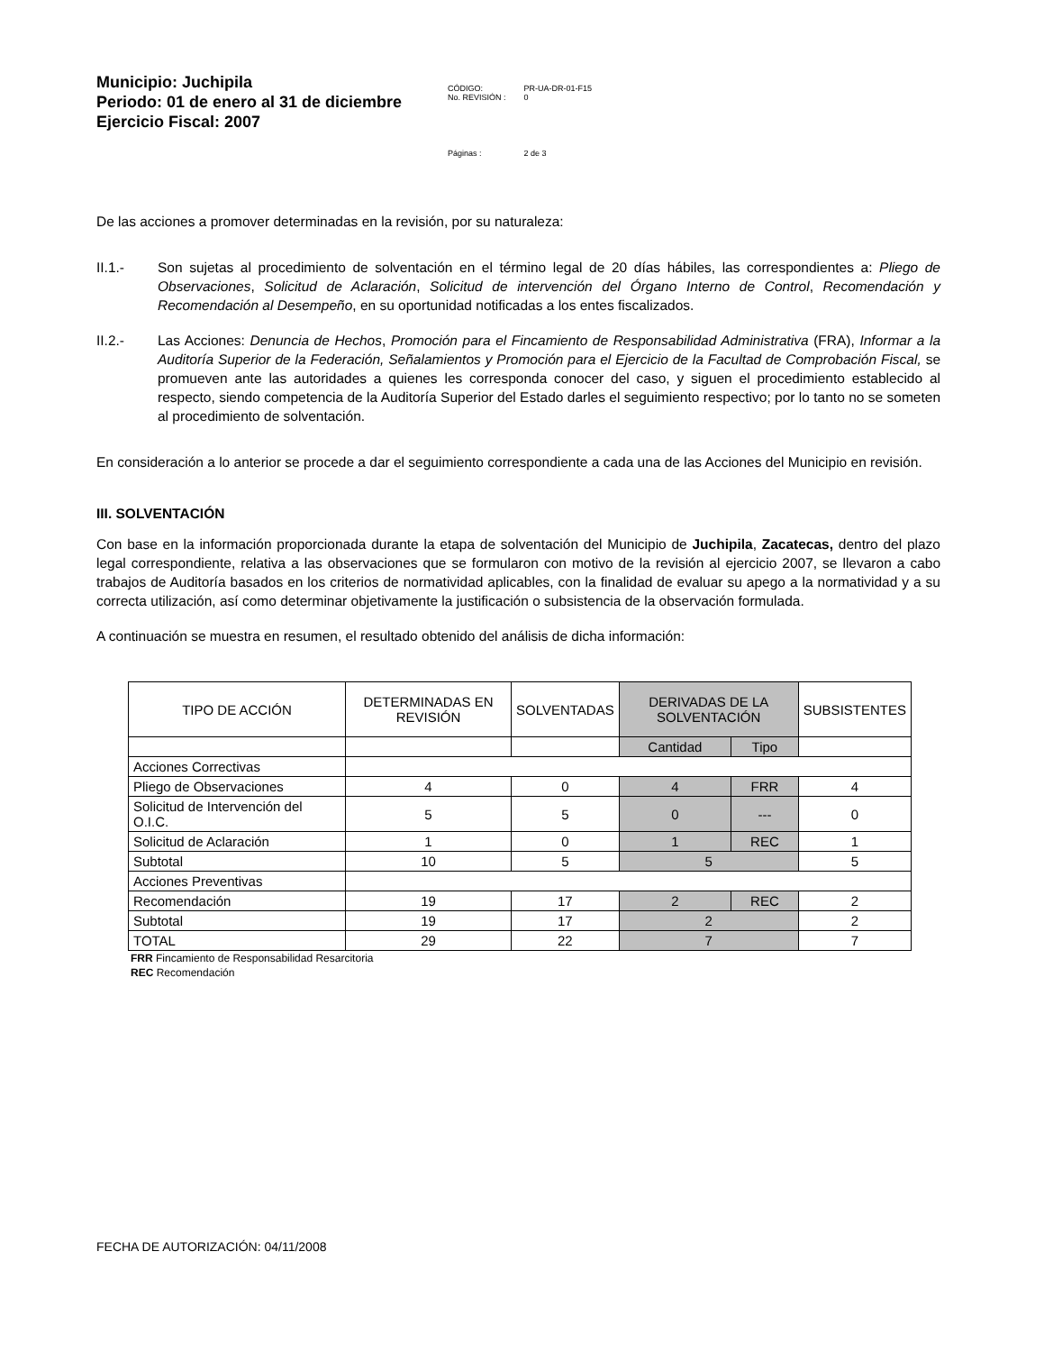Municipio: Juchipila
Periodo: 01 de enero al 31 de diciembre
Ejercicio Fiscal: 2007
| CÓDIGO: No. REVISIÓN : | PR-UA-DR-01-F15 0 |
| Páginas : | 2 de 3 |
De las acciones a promover determinadas en la revisión, por su naturaleza:
II.1.- Son sujetas al procedimiento de solventación en el término legal de 20 días hábiles, las correspondientes a: Pliego de Observaciones, Solicitud de Aclaración, Solicitud de intervención del Órgano Interno de Control, Recomendación y Recomendación al Desempeño, en su oportunidad notificadas a los entes fiscalizados.
II.2.- Las Acciones: Denuncia de Hechos, Promoción para el Fincamiento de Responsabilidad Administrativa (FRA), Informar a la Auditoría Superior de la Federación, Señalamientos y Promoción para el Ejercicio de la Facultad de Comprobación Fiscal, se promueven ante las autoridades a quienes les corresponda conocer del caso, y siguen el procedimiento establecido al respecto, siendo competencia de la Auditoría Superior del Estado darles el seguimiento respectivo; por lo tanto no se someten al procedimiento de solventación.
En consideración a lo anterior se procede a dar el seguimiento correspondiente a cada una de las Acciones del Municipio en revisión.
III. SOLVENTACIÓN
Con base en la información proporcionada durante la etapa de solventación del Municipio de Juchipila, Zacatecas, dentro del plazo legal correspondiente, relativa a las observaciones que se formularon con motivo de la revisión al ejercicio 2007, se llevaron a cabo trabajos de Auditoría basados en los criterios de normatividad aplicables, con la finalidad de evaluar su apego a la normatividad y a su correcta utilización, así como determinar objetivamente la justificación o subsistencia de la observación formulada.
A continuación se muestra en resumen, el resultado obtenido del análisis de dicha información:
| TIPO DE ACCIÓN | DETERMINADAS EN REVISIÓN | SOLVENTADAS | DERIVADAS DE LA SOLVENTACIÓN | | SUBSISTENTES |
| --- | --- | --- | --- | --- | --- |
| | | | Cantidad | Tipo | |
| Acciones Correctivas | | | | | |
| Pliego de Observaciones | 4 | 0 | 4 | FRR | 4 |
| Solicitud de Intervención del O.I.C. | 5 | 5 | 0 | --- | 0 |
| Solicitud de Aclaración | 1 | 0 | 1 | REC | 1 |
| Subtotal | 10 | 5 | 5 | | 5 |
| Acciones Preventivas | | | | | |
| Recomendación | 19 | 17 | 2 | REC | 2 |
| Subtotal | 19 | 17 | 2 | | 2 |
| TOTAL | 29 | 22 | 7 | | 7 |
FRR Fincamiento de Responsabilidad Resarcitoria
REC Recomendación
FECHA DE AUTORIZACIÓN: 04/11/2008